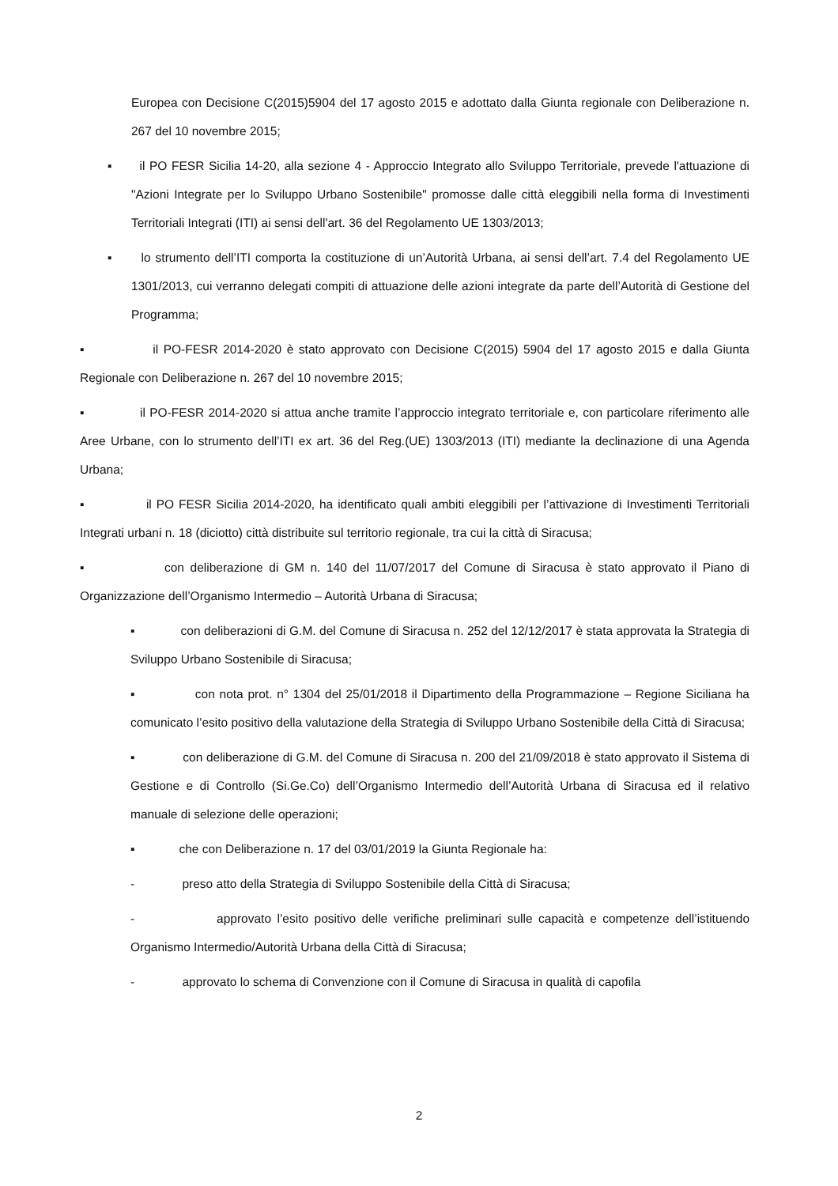Europea con Decisione C(2015)5904 del 17 agosto 2015 e adottato dalla Giunta regionale con Deliberazione n. 267 del 10 novembre 2015;
▪ il PO FESR Sicilia 14-20, alla sezione 4 - Approccio Integrato allo Sviluppo Territoriale, prevede l'attuazione di "Azioni Integrate per lo Sviluppo Urbano Sostenibile" promosse dalle città eleggibili nella forma di Investimenti Territoriali Integrati (ITI) ai sensi dell'art. 36 del Regolamento UE 1303/2013;
▪ lo strumento dell’ITI comporta la costituzione di un’Autorità Urbana, ai sensi dell’art. 7.4 del Regolamento UE 1301/2013, cui verranno delegati compiti di attuazione delle azioni integrate da parte dell’Autorità di Gestione del Programma;
▪ il PO-FESR 2014-2020 è stato approvato con Decisione C(2015) 5904 del 17 agosto 2015 e dalla Giunta Regionale con Deliberazione n. 267 del 10 novembre 2015;
▪ il PO-FESR 2014-2020 si attua anche tramite l’approccio integrato territoriale e, con particolare riferimento alle Aree Urbane, con lo strumento dell’ITI ex art. 36 del Reg.(UE) 1303/2013 (ITI) mediante la declinazione di una Agenda Urbana;
▪ il PO FESR Sicilia 2014-2020, ha identificato quali ambiti eleggibili per l’attivazione di Investimenti Territoriali Integrati urbani n. 18 (diciotto) città distribuite sul territorio regionale, tra cui la città di Siracusa;
▪ con deliberazione di GM n. 140 del 11/07/2017 del Comune di Siracusa è stato approvato il Piano di Organizzazione dell’Organismo Intermedio – Autorità Urbana di Siracusa;
▪ con deliberazioni di G.M. del Comune di Siracusa n. 252 del 12/12/2017 è stata approvata la Strategia di Sviluppo Urbano Sostenibile di Siracusa;
▪ con nota prot. n° 1304 del 25/01/2018 il Dipartimento della Programmazione – Regione Siciliana ha comunicato l’esito positivo della valutazione della Strategia di Sviluppo Urbano Sostenibile della Città di Siracusa;
▪ con deliberazione di G.M. del Comune di Siracusa n. 200 del 21/09/2018 è stato approvato il Sistema di Gestione e di Controllo (Si.Ge.Co) dell’Organismo Intermedio dell’Autorità Urbana di Siracusa ed il relativo manuale di selezione delle operazioni;
▪ che con Deliberazione n. 17 del 03/01/2019 la Giunta Regionale ha:
- preso atto della Strategia di Sviluppo Sostenibile della Città di Siracusa;
- approvato l’esito positivo delle verifiche preliminari sulle capacità e competenze dell’istituendo Organismo Intermedio/Autorità Urbana della Città di Siracusa;
- approvato lo schema di Convenzione con il Comune di Siracusa in qualità di capofila
2